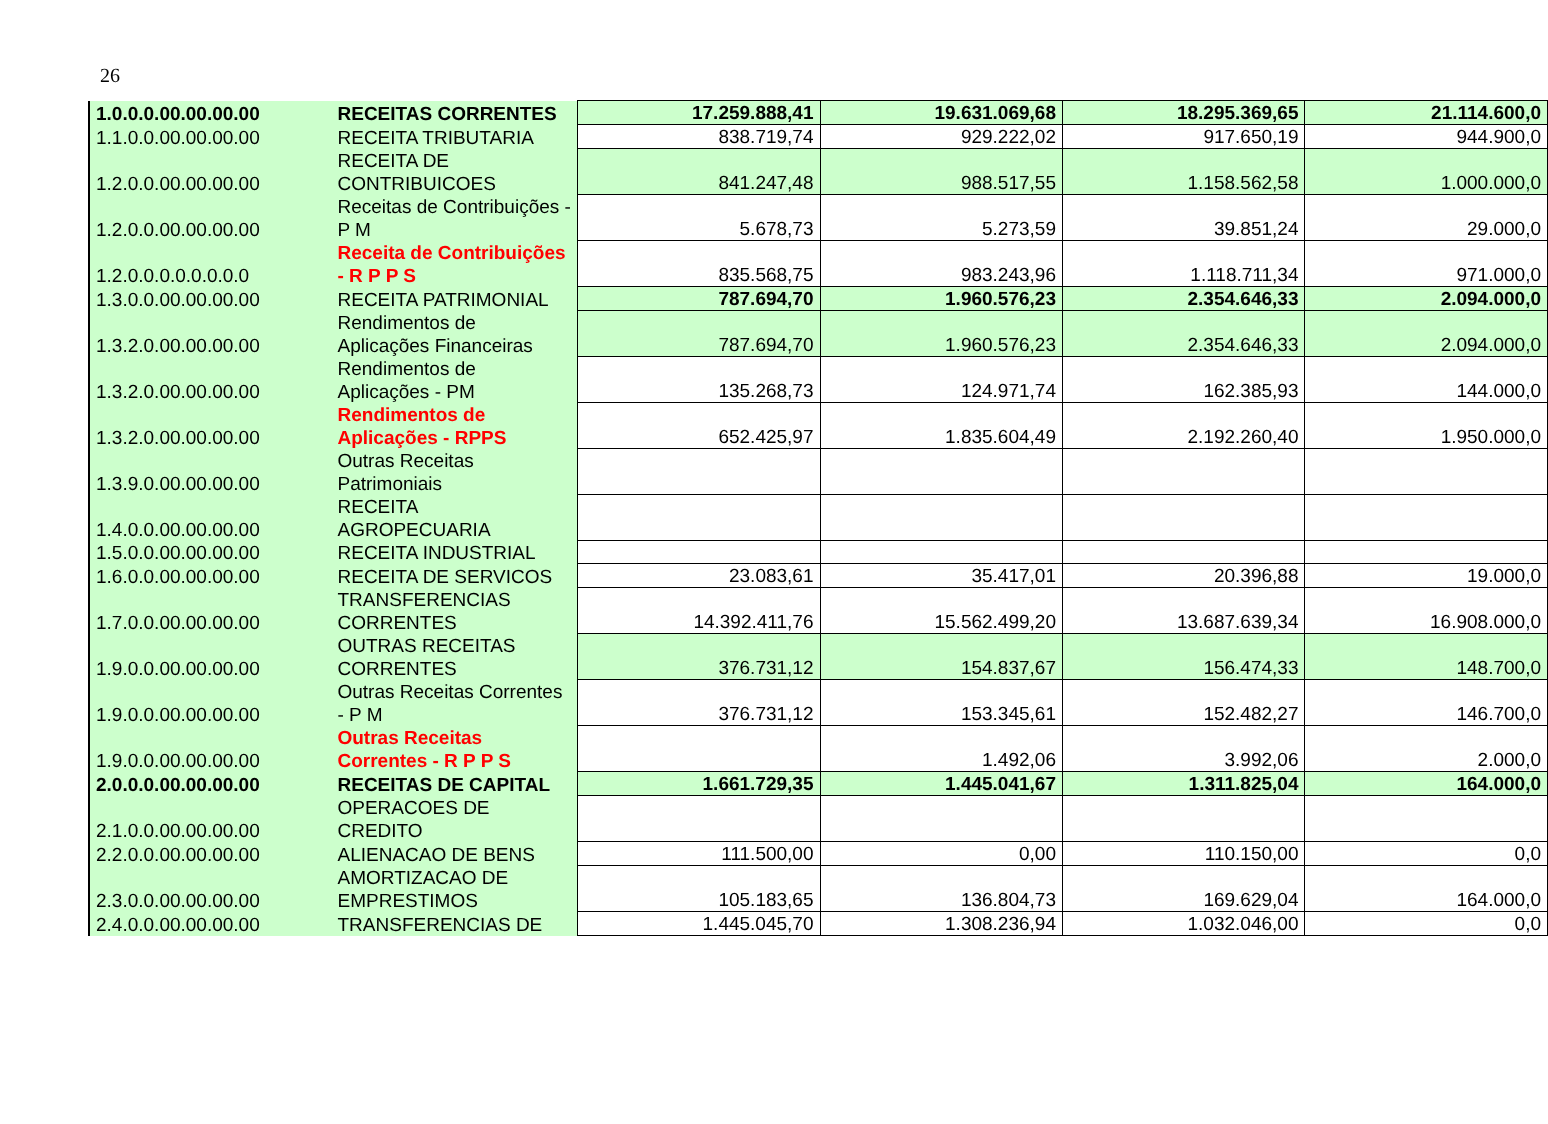26
| 1.0.0.0.00.00.00.00 | RECEITAS CORRENTES | 17.259.888,41 | 19.631.069,68 | 18.295.369,65 | 21.114.600,0 |
| 1.1.0.0.00.00.00.00 | RECEITA TRIBUTARIA | 838.719,74 | 929.222,02 | 917.650,19 | 944.900,0 |
| 1.2.0.0.00.00.00.00 | RECEITA DE CONTRIBUICOES | 841.247,48 | 988.517,55 | 1.158.562,58 | 1.000.000,0 |
| 1.2.0.0.00.00.00.00 | Receitas de Contribuições - P M | 5.678,73 | 5.273,59 | 39.851,24 | 29.000,0 |
| 1.2.0.0.0.0.0.0.0.0 | Receita de Contribuições - R P P S | 835.568,75 | 983.243,96 | 1.118.711,34 | 971.000,0 |
| 1.3.0.0.00.00.00.00 | RECEITA PATRIMONIAL | 787.694,70 | 1.960.576,23 | 2.354.646,33 | 2.094.000,0 |
| 1.3.2.0.00.00.00.00 | Rendimentos de Aplicações Financeiras | 787.694,70 | 1.960.576,23 | 2.354.646,33 | 2.094.000,0 |
| 1.3.2.0.00.00.00.00 | Rendimentos de Aplicações - PM | 135.268,73 | 124.971,74 | 162.385,93 | 144.000,0 |
| 1.3.2.0.00.00.00.00 | Rendimentos de Aplicações - RPPS | 652.425,97 | 1.835.604,49 | 2.192.260,40 | 1.950.000,0 |
| 1.3.9.0.00.00.00.00 | Outras Receitas Patrimoniais | | | | |
| 1.4.0.0.00.00.00.00 | RECEITA AGROPECUARIA | | | | |
| 1.5.0.0.00.00.00.00 | RECEITA INDUSTRIAL | | | | |
| 1.6.0.0.00.00.00.00 | RECEITA DE SERVICOS | 23.083,61 | 35.417,01 | 20.396,88 | 19.000,0 |
| 1.7.0.0.00.00.00.00 | TRANSFERENCIAS CORRENTES | 14.392.411,76 | 15.562.499,20 | 13.687.639,34 | 16.908.000,0 |
| 1.9.0.0.00.00.00.00 | OUTRAS RECEITAS CORRENTES | 376.731,12 | 154.837,67 | 156.474,33 | 148.700,0 |
| 1.9.0.0.00.00.00.00 | Outras Receitas Correntes - P M | 376.731,12 | 153.345,61 | 152.482,27 | 146.700,0 |
| 1.9.0.0.00.00.00.00 | Outras Receitas Correntes - R P P S | | 1.492,06 | 3.992,06 | 2.000,0 |
| 2.0.0.0.00.00.00.00 | RECEITAS DE CAPITAL | 1.661.729,35 | 1.445.041,67 | 1.311.825,04 | 164.000,0 |
| 2.1.0.0.00.00.00.00 | OPERACOES DE CREDITO | | | | |
| 2.2.0.0.00.00.00.00 | ALIENACAO DE BENS | 111.500,00 | 0,00 | 110.150,00 | 0,0 |
| 2.3.0.0.00.00.00.00 | AMORTIZACAO DE EMPRESTIMOS | 105.183,65 | 136.804,73 | 169.629,04 | 164.000,0 |
| 2.4.0.0.00.00.00.00 | TRANSFERENCIAS DE | 1.445.045,70 | 1.308.236,94 | 1.032.046,00 | 0,0 |